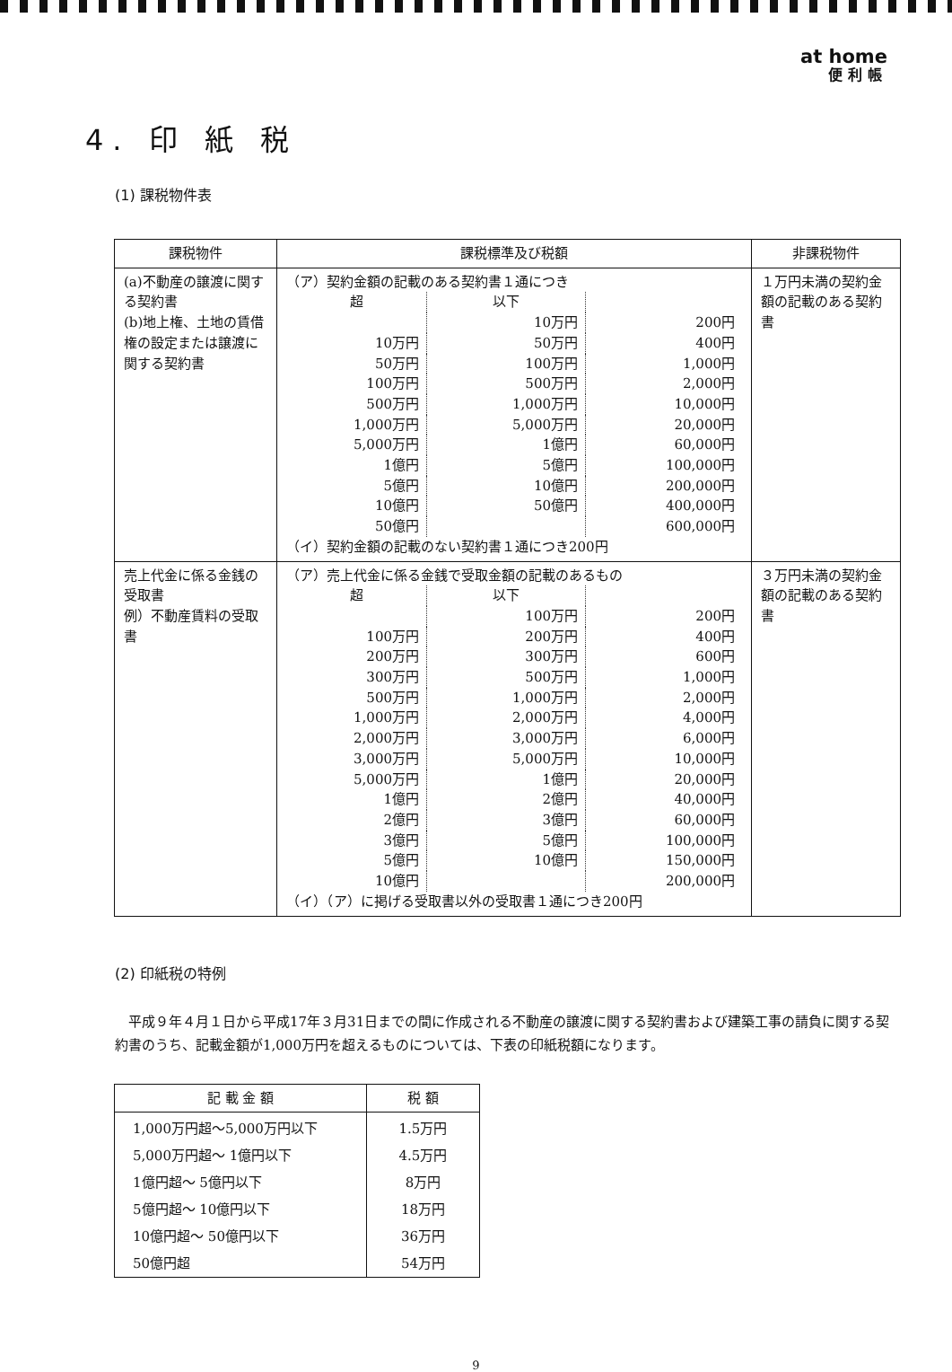at home
便利帳
4. 印 紙 税
(1) 課税物件表
| 課税物件 | 課税標準及び税額 | 非課税物件 |
| --- | --- | --- |
| (a)不動産の譲渡に関する契約書 (b)地上権、土地の賃借権の設定または譲渡に関する契約書 | （ア）契約金額の記載のある契約書１通につき / 超 / 以下 / / / / 10万円 / 200円 / / 10万円 / 50万円 / 400円 / / 50万円 / 100万円 / 1,000円 / / 100万円 / 500万円 / 2,000円 / / 500万円 / 1,000万円 / 10,000円 / / 1,000万円 / 5,000万円 / 20,000円 / / 5,000万円 / 1億円 / 60,000円 / / 1億円 / 5億円 / 100,000円 / / 5億円 / 10億円 / 200,000円 / / 10億円 / 50億円 / 400,000円 / / 50億円 / / 600,000円 / （イ）契約金額の記載のない契約書１通につき200円 | １万円未満の契約金額の記載のある契約書 |
| 売上代金に係る金銭の受取書 例）不動産賃料の受取書 | （ア）売上代金に係る金銭で受取金額の記載のあるもの / 超 / 以下 / / / / 100万円 / 200円 / / 100万円 / 200万円 / 400円 / / 200万円 / 300万円 / 600円 / / 300万円 / 500万円 / 1,000円 / / 500万円 / 1,000万円 / 2,000円 / / 1,000万円 / 2,000万円 / 4,000円 / / 2,000万円 / 3,000万円 / 6,000円 / / 3,000万円 / 5,000万円 / 10,000円 / / 5,000万円 / 1億円 / 20,000円 / / 1億円 / 2億円 / 40,000円 / / 2億円 / 3億円 / 60,000円 / / 3億円 / 5億円 / 100,000円 / / 5億円 / 10億円 / 150,000円 / / 10億円 / / 200,000円 / （イ）（ア）に掲げる受取書以外の受取書１通につき200円 | ３万円未満の契約金額の記載のある契約書 |
(2) 印紙税の特例
平成９年４月１日から平成17年３月31日までの間に作成される不動産の譲渡に関する契約書および建築工事の請負に関する契約書のうち、記載金額が1,000万円を超えるものについては、下表の印紙税額になります。
| 記 載 金 額 | 税 額 |
| --- | --- |
| 1,000万円超～5,000万円以下 | 1.5万円 |
| 5,000万円超～ 1億円以下 | 4.5万円 |
| 1億円超～ 5億円以下 | 8万円 |
| 5億円超～ 10億円以下 | 18万円 |
| 10億円超～ 50億円以下 | 36万円 |
| 50億円超 | 54万円 |
9